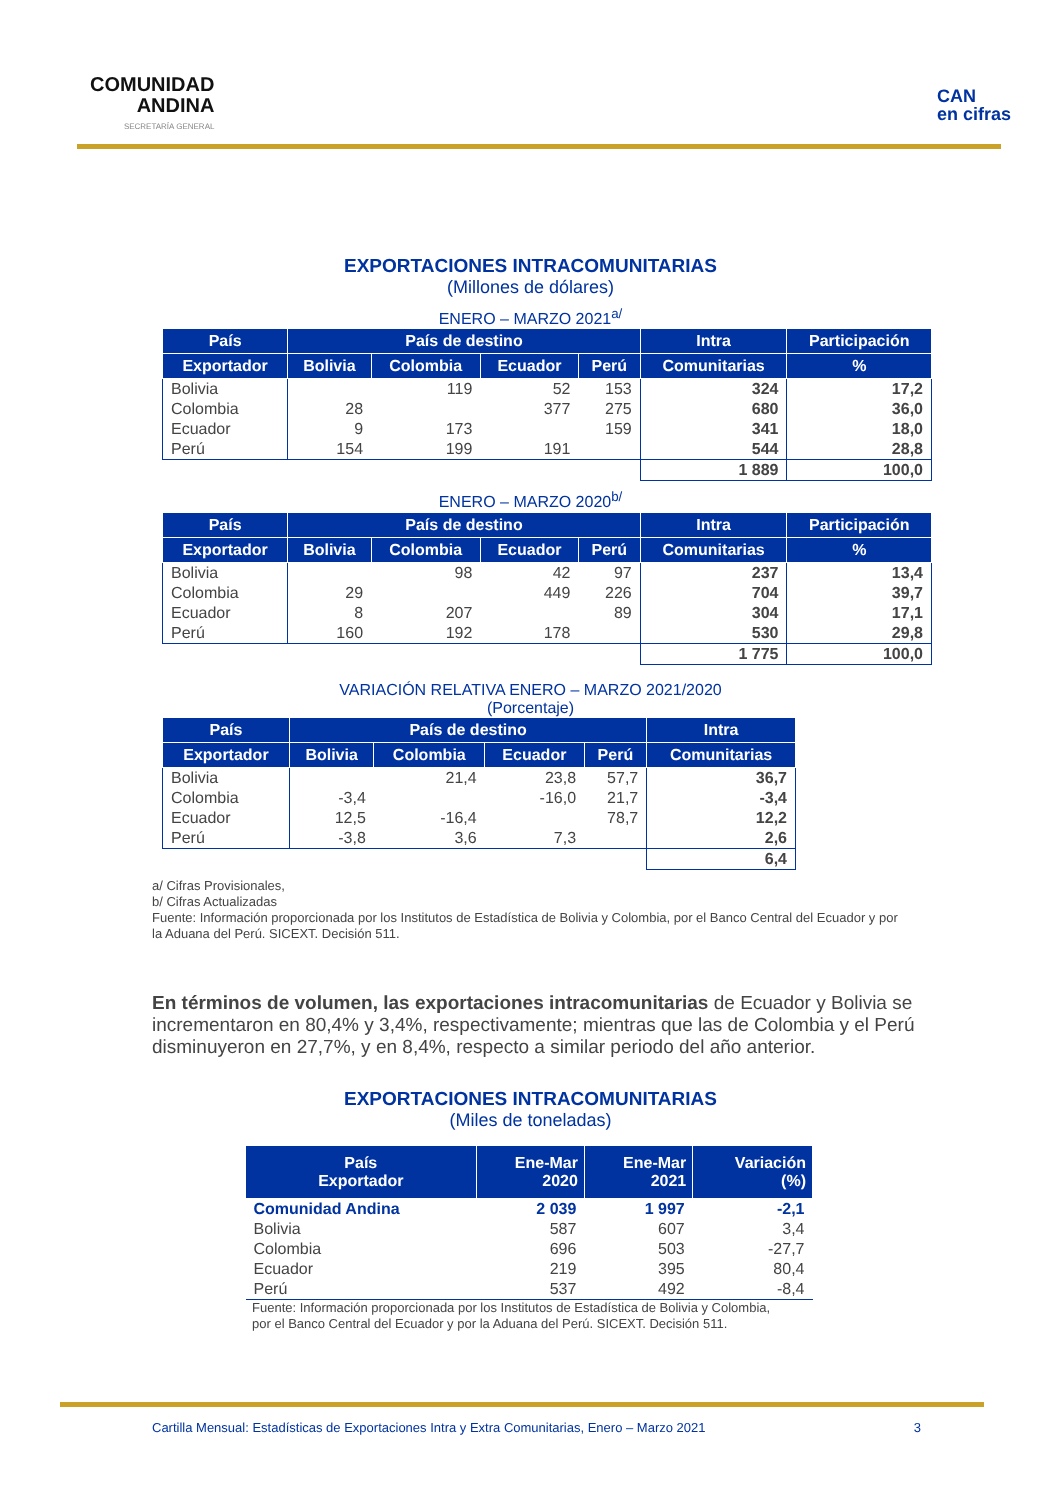COMUNIDAD
ANDINA
SECRETARÍA GENERAL
CAN
en cifras
EXPORTACIONES INTRACOMUNITARIAS
(Millones de dólares)
ENERO – MARZO 2021<sup>a/</sup>
| País | País de destino | | | | Intra | Participación |
| --- | --- | --- | --- | --- | --- | --- |
| Exportador | Bolivia | Colombia | Ecuador | Perú | Comunitarias | % |
| Bolivia | | 119 | 52 | 153 | 324 | 17,2 |
| Colombia | 28 | | 377 | 275 | 680 | 36,0 |
| Ecuador | 9 | 173 | | 159 | 341 | 18,0 |
| Perú | 154 | 199 | 191 | | 544 | 28,8 |
| | | | | | 1 889 | 100,0 |
ENERO – MARZO 2020<sup>b/</sup>
| País | País de destino | | | | Intra | Participación |
| --- | --- | --- | --- | --- | --- | --- |
| Exportador | Bolivia | Colombia | Ecuador | Perú | Comunitarias | % |
| Bolivia | | 98 | 42 | 97 | 237 | 13,4 |
| Colombia | 29 | | 449 | 226 | 704 | 39,7 |
| Ecuador | 8 | 207 | | 89 | 304 | 17,1 |
| Perú | 160 | 192 | 178 | | 530 | 29,8 |
| | | | | | 1 775 | 100,0 |
VARIACIÓN RELATIVA ENERO – MARZO 2021/2020
(Porcentaje)
| País | País de destino | | | | Intra |
| --- | --- | --- | --- | --- | --- |
| Exportador | Bolivia | Colombia | Ecuador | Perú | Comunitarias |
| Bolivia | | 21,4 | 23,8 | 57,7 | 36,7 |
| Colombia | -3,4 | | -16,0 | 21,7 | -3,4 |
| Ecuador | 12,5 | -16,4 | | 78,7 | 12,2 |
| Perú | -3,8 | 3,6 | 7,3 | | 2,6 |
| | | | | | 6,4 |
a/ Cifras Provisionales,
b/ Cifras Actualizadas
Fuente: Información proporcionada por los Institutos de Estadística de Bolivia y Colombia, por el Banco Central del Ecuador y por la Aduana del Perú. SICEXT. Decisión 511.
En términos de volumen, las exportaciones intracomunitarias de Ecuador y Bolivia se incrementaron en 80,4% y 3,4%, respectivamente; mientras que las de Colombia y el Perú disminuyeron en 27,7%, y en 8,4%, respecto a similar periodo del año anterior.
EXPORTACIONES INTRACOMUNITARIAS
(Miles de toneladas)
| País Exportador | Ene-Mar 2020 | Ene-Mar 2021 | Variación (%) |
| --- | --- | --- | --- |
| Comunidad Andina | 2 039 | 1 997 | -2,1 |
| Bolivia | 587 | 607 | 3,4 |
| Colombia | 696 | 503 | -27,7 |
| Ecuador | 219 | 395 | 80,4 |
| Perú | 537 | 492 | -8,4 |
Fuente: Información proporcionada por los Institutos de Estadística de Bolivia y Colombia,
por el Banco Central del Ecuador y por la Aduana del Perú. SICEXT. Decisión 511.
Cartilla Mensual: Estadísticas de Exportaciones Intra y Extra Comunitarias, Enero – Marzo 2021 3